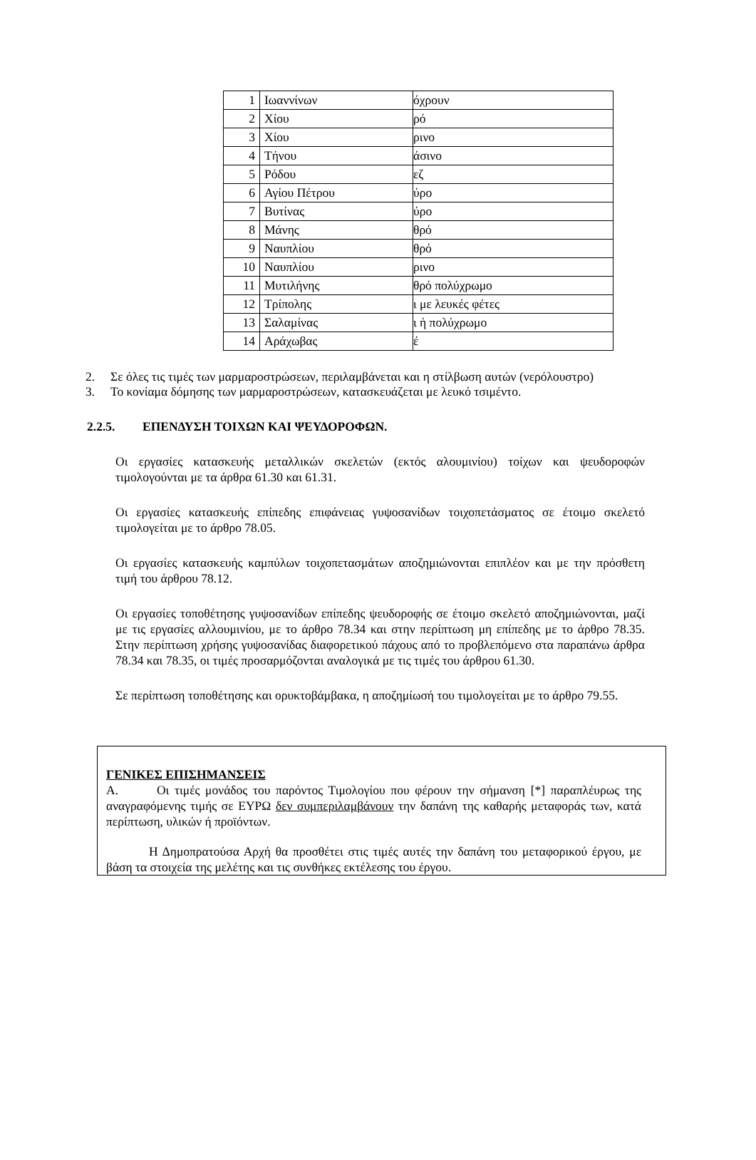| 1 | Ιωαννίνων | όχρουν |
| 2 | Χίου | ρό |
| 3 | Χίου | ρινο |
| 4 | Τήνου | άσινο |
| 5 | Ρόδου | εζ |
| 6 | Αγίου Πέτρου | ύρο |
| 7 | Βυτίνας | ύρο |
| 8 | Μάνης | θρό |
| 9 | Ναυπλίου | θρό |
| 10 | Ναυπλίου | ρινο |
| 11 | Μυτιλήνης | θρό πολύχρωμο |
| 12 | Τρίπολης | ι με λευκές φέτες |
| 13 | Σαλαμίνας | ι ή πολύχρωμο |
| 14 | Αράχωβας | έ |
2. Σε όλες τις τιμές των μαρμαροστρώσεων, περιλαμβάνεται και η στίλβωση αυτών (νερόλουστρο)
3. Το κονίαμα δόμησης των μαρμαροστρώσεων, κατασκευάζεται με λευκό τσιμέντο.
2.2.5. ΕΠΕΝΔΥΣΗ ΤΟΙΧΩΝ ΚΑΙ ΨΕΥΔΟΡΟΦΩΝ.
Οι εργασίες κατασκευής μεταλλικών σκελετών (εκτός αλουμινίου) τοίχων και ψευδοροφών τιμολογούνται με τα άρθρα 61.30 και 61.31.
Οι εργασίες κατασκευής επίπεδης επιφάνειας γυψοσανίδων τοιχοπετάσματος σε έτοιμο σκελετό τιμολογείται με το άρθρο 78.05.
Οι εργασίες κατασκευής καμπύλων τοιχοπετασμάτων αποζημιώνονται επιπλέον και με την πρόσθετη τιμή του άρθρου 78.12.
Οι εργασίες τοποθέτησης γυψοσανίδων επίπεδης ψευδοροφής σε έτοιμο σκελετό αποζημιώνονται, μαζί με τις εργασίες αλλουμινίου, με το άρθρο 78.34 και στην περίπτωση μη επίπεδης με το άρθρο 78.35. Στην περίπτωση χρήσης γυψοσανίδας διαφορετικού πάχους από το προβλεπόμενο στα παραπάνω άρθρα 78.34 και 78.35, οι τιμές προσαρμόζονται αναλογικά με τις τιμές του άρθρου 61.30.
Σε περίπτωση τοποθέτησης και ορυκτοβάμβακα, η αποζημίωσή του τιμολογείται με το άρθρο 79.55.
ΓΕΝΙΚΕΣ ΕΠΙΣΗΜΑΝΣΕΙΣ
Α. Οι τιμές μονάδος του παρόντος Τιμολογίου που φέρουν την σήμανση [*] παραπλέυρως της αναγραφόμενης τιμής σε ΕΥΡΩ δεν συμπεριλαμβάνουν την δαπάνη της καθαρής μεταφοράς των, κατά περίπτωση, υλικών ή προϊόντων.
Η Δημοπρατούσα Αρχή θα προσθέτει στις τιμές αυτές την δαπάνη του μεταφορικού έργου, με βάση τα στοιχεία της μελέτης και τις συνθήκες εκτέλεσης του έργου.